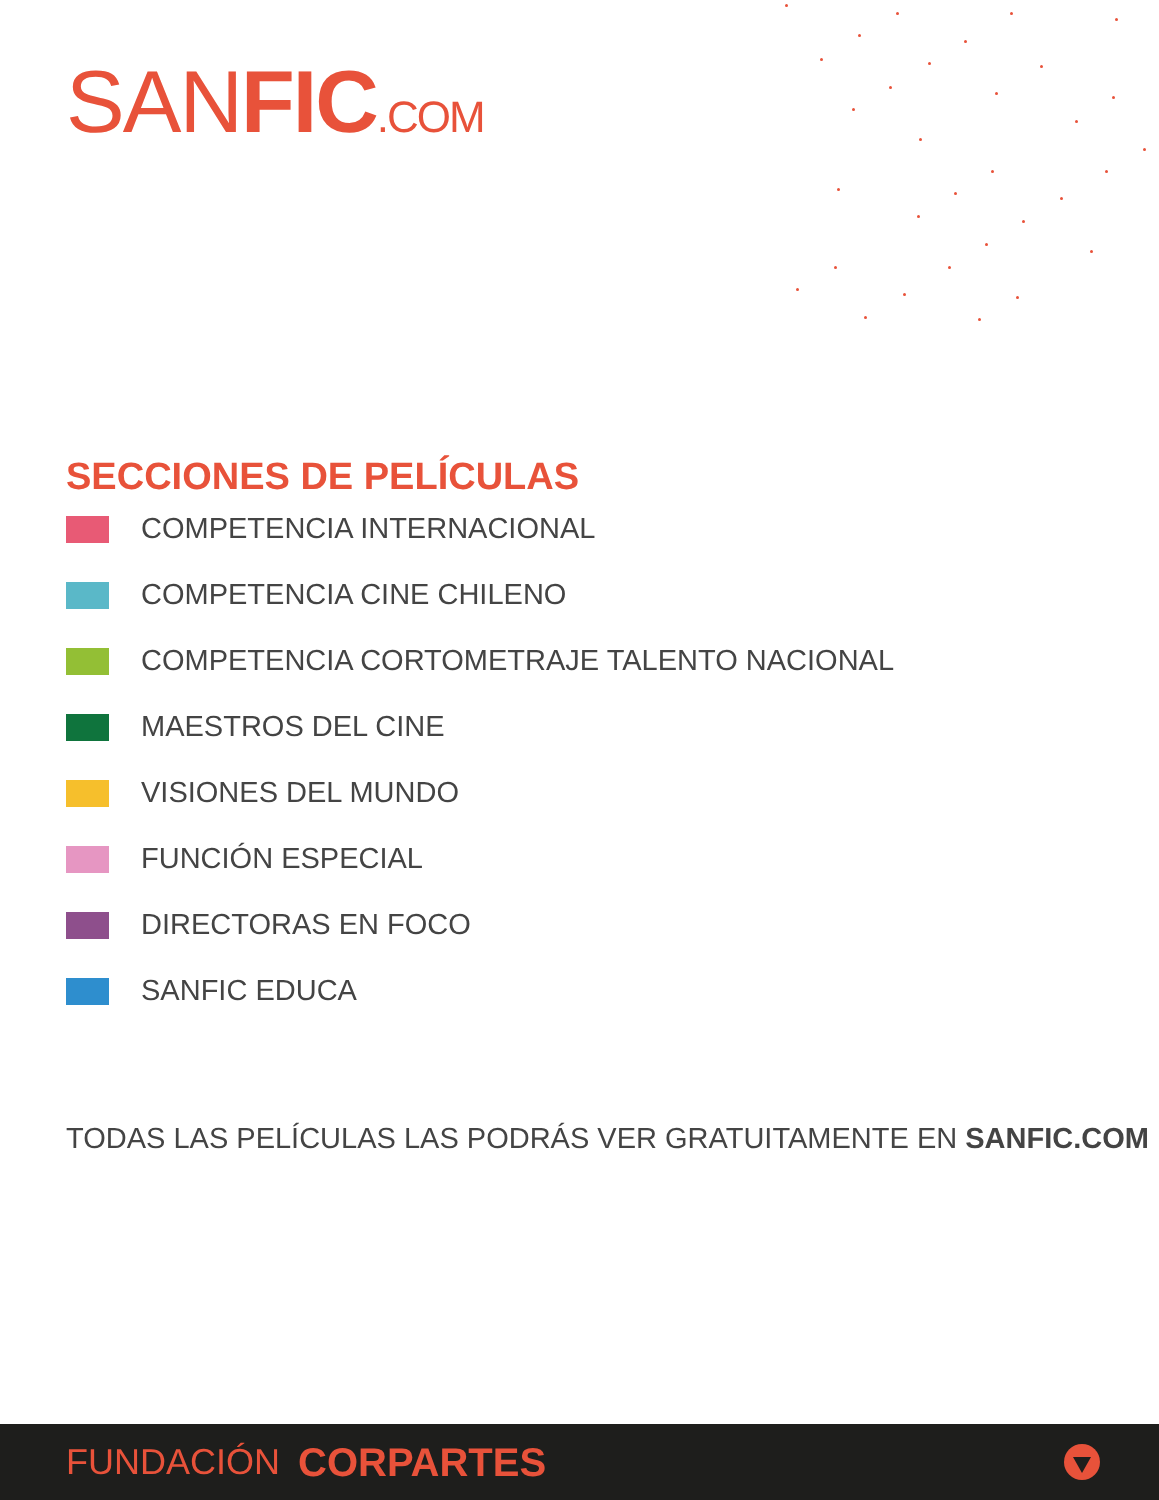SANFIC.COM
SECCIONES DE PELÍCULAS
COMPETENCIA INTERNACIONAL
COMPETENCIA CINE CHILENO
COMPETENCIA CORTOMETRAJE TALENTO NACIONAL
MAESTROS DEL CINE
VISIONES DEL MUNDO
FUNCIÓN ESPECIAL
DIRECTORAS EN FOCO
SANFIC EDUCA
TODAS LAS PELÍCULAS LAS PODRÁS VER GRATUITAMENTE EN SANFIC.COM
FUNDACIÓN CORPARTES